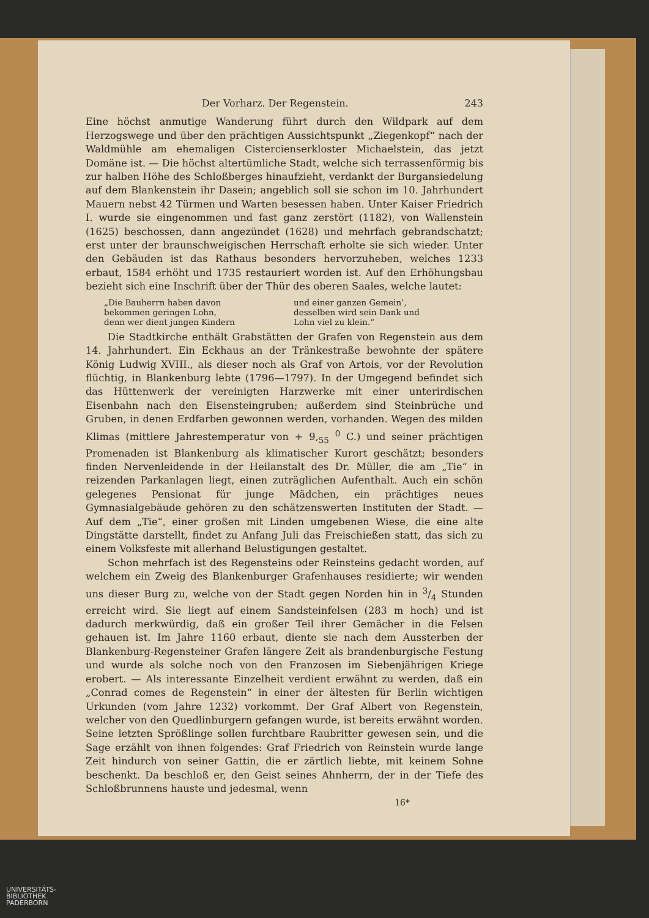Der Vorharz. Der Regenstein. 243
Eine höchst anmutige Wanderung führt durch den Wildpark auf dem Herzogswege und über den prächtigen Aussichtspunkt „Ziegenkopf“ nach der Waldmühle am ehemaligen Cistercienserkloster Michaelstein, das jetzt Domäne ist. — Die höchst altertümliche Stadt, welche sich terrassenförmig bis zur halben Höhe des Schloßberges hinaufzieht, verdankt der Burgansiedelung auf dem Blankenstein ihr Dasein; angeblich soll sie schon im 10. Jahrhundert Mauern nebst 42 Türmen und Warten besessen haben. Unter Kaiser Friedrich I. wurde sie eingenommen und fast ganz zerstört (1182), von Wallenstein (1625) beschossen, dann angezündet (1628) und mehrfach gebrandschatzt; erst unter der braunschweigischen Herrschaft erholte sie sich wieder. Unter den Gebäuden ist das Rathaus besonders hervorzuheben, welches 1233 erbaut, 1584 erhöht und 1735 restauriert worden ist. Auf den Erhöhungsbau bezieht sich eine Inschrift über der Thür des oberen Saales, welche lautet:
„Die Bauherrn haben davon
bekommen geringen Lohn,
denn wer dient jungen Kindern
und einer ganzen Gemein’,
desselben wird sein Dank und
Lohn viel zu klein.“
Die Stadtkirche enthält Grabstätten der Grafen von Regenstein aus dem 14. Jahrhundert. Ein Eckhaus an der Tränkestraße bewohnte der spätere König Ludwig XVIII., als dieser noch als Graf von Artois, vor der Revolution flüchtig, in Blankenburg lebte (1796—1797). In der Umgegend befindet sich das Hüttenwerk der vereinigten Harzwerke mit einer unterirdischen Eisenbahn nach den Eisensteingruben; außerdem sind Steinbrüche und Gruben, in denen Erdfarben gewonnen werden, vorhanden. Wegen des milden Klimas (mittlere Jahrestemperatur von + 9,<sub>55</sub> <sup>0</sup> C.) und seiner prächtigen Promenaden ist Blankenburg als klimatischer Kurort geschätzt; besonders finden Nervenleidende in der Heilanstalt des Dr. Müller, die am „Tie“ in reizenden Parkanlagen liegt, einen zuträglichen Aufenthalt. Auch ein schön gelegenes Pensionat für junge Mädchen, ein prächtiges neues Gymnasialgebäude gehören zu den schätzenswerten Instituten der Stadt. — Auf dem „Tie“, einer großen mit Linden umgebenen Wiese, die eine alte Dingstätte darstellt, findet zu Anfang Juli das Freischießen statt, das sich zu einem Volksfeste mit allerhand Belustigungen gestaltet.
Schon mehrfach ist des Regensteins oder Reinsteins gedacht worden, auf welchem ein Zweig des Blankenburger Grafenhauses residierte; wir wenden uns dieser Burg zu, welche von der Stadt gegen Norden hin in 3/4 Stunden erreicht wird. Sie liegt auf einem Sandsteinfelsen (283 m hoch) und ist dadurch merkwürdig, daß ein großer Teil ihrer Gemächer in die Felsen gehauen ist. Im Jahre 1160 erbaut, diente sie nach dem Aussterben der Blankenburg-Regensteiner Grafen längere Zeit als brandenburgische Festung und wurde als solche noch von den Franzosen im Siebenjährigen Kriege erobert. — Als interessante Einzelheit verdient erwähnt zu werden, daß ein „Conrad comes de Regenstein“ in einer der ältesten für Berlin wichtigen Urkunden (vom Jahre 1232) vorkommt. Der Graf Albert von Regenstein, welcher von den Quedlinburgern gefangen wurde, ist bereits erwähnt worden. Seine letzten Sprößlinge sollen furchtbare Raubritter gewesen sein, und die Sage erzählt von ihnen folgendes: Graf Friedrich von Reinstein wurde lange Zeit hindurch von seiner Gattin, die er zärtlich liebte, mit keinem Sohne beschenkt. Da beschloß er, den Geist seines Ahnherrn, der in der Tiefe des Schloßbrunnens hauste und jedesmal, wenn
16*
UNIVERSITÄTS-
BIBLIOTHEK
PADERBORN